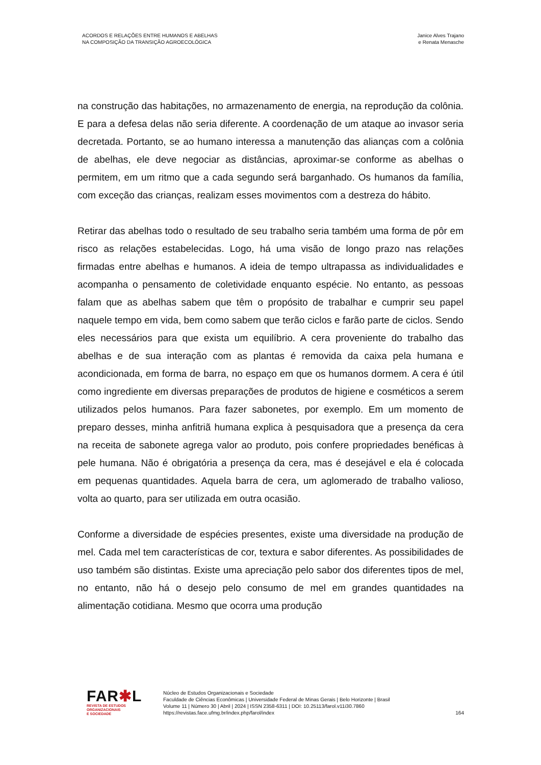ACORDOS E RELAÇÕES ENTRE HUMANOS E ABELHAS
NA COMPOSIÇÃO DA TRANSIÇÃO AGROECOLÓGICA
Janice Alves Trajano
e Renata Menasche
na construção das habitações, no armazenamento de energia, na reprodução da colônia. E para a defesa delas não seria diferente. A coordenação de um ataque ao invasor seria decretada. Portanto, se ao humano interessa a manutenção das alianças com a colônia de abelhas, ele deve negociar as distâncias, aproximar-se conforme as abelhas o permitem, em um ritmo que a cada segundo será barganhado. Os humanos da família, com exceção das crianças, realizam esses movimentos com a destreza do hábito.
Retirar das abelhas todo o resultado de seu trabalho seria também uma forma de pôr em risco as relações estabelecidas. Logo, há uma visão de longo prazo nas relações firmadas entre abelhas e humanos. A ideia de tempo ultrapassa as individualidades e acompanha o pensamento de coletividade enquanto espécie. No entanto, as pessoas falam que as abelhas sabem que têm o propósito de trabalhar e cumprir seu papel naquele tempo em vida, bem como sabem que terão ciclos e farão parte de ciclos. Sendo eles necessários para que exista um equilíbrio. A cera proveniente do trabalho das abelhas e de sua interação com as plantas é removida da caixa pela humana e acondicionada, em forma de barra, no espaço em que os humanos dormem. A cera é útil como ingrediente em diversas preparações de produtos de higiene e cosméticos a serem utilizados pelos humanos. Para fazer sabonetes, por exemplo. Em um momento de preparo desses, minha anfitriã humana explica à pesquisadora que a presença da cera na receita de sabonete agrega valor ao produto, pois confere propriedades benéficas à pele humana. Não é obrigatória a presença da cera, mas é desejável e ela é colocada em pequenas quantidades. Aquela barra de cera, um aglomerado de trabalho valioso, volta ao quarto, para ser utilizada em outra ocasião.
Conforme a diversidade de espécies presentes, existe uma diversidade na produção de mel. Cada mel tem características de cor, textura e sabor diferentes. As possibilidades de uso também são distintas. Existe uma apreciação pelo sabor dos diferentes tipos de mel, no entanto, não há o desejo pelo consumo de mel em grandes quantidades na alimentação cotidiana. Mesmo que ocorra uma produção
FAR✱L
REVISTA DE ESTUDOS
ORGANIZACIONAIS
E SOCIEDADE
Núcleo de Estudos Organizacionais e Sociedade
Faculdade de Ciências Econômicas | Universidade Federal de Minas Gerais | Belo Horizonte | Brasil
Volume 11 | Número 30 | Abril | 2024 | ISSN 2358-6311 | DOI: 10.25113/farol.v11i30.7860
https://revistas.face.ufmg.br/index.php/farol/index
164